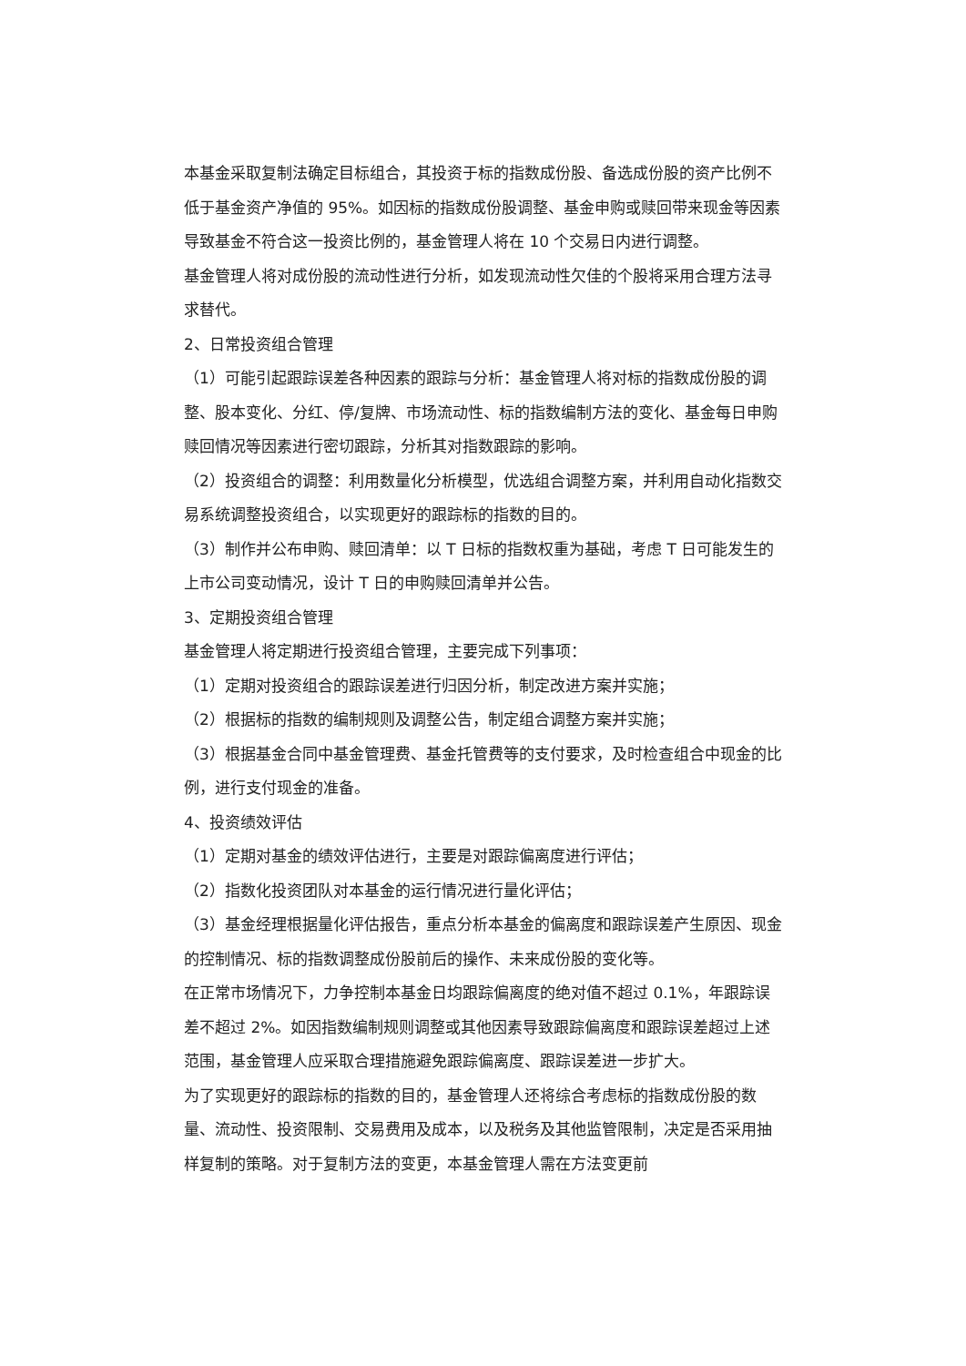本基金采取复制法确定目标组合，其投资于标的指数成份股、备选成份股的资产比例不低于基金资产净值的 95%。如因标的指数成份股调整、基金申购或赎回带来现金等因素导致基金不符合这一投资比例的，基金管理人将在 10 个交易日内进行调整。
基金管理人将对成份股的流动性进行分析，如发现流动性欠佳的个股将采用合理方法寻求替代。
2、日常投资组合管理
（1）可能引起跟踪误差各种因素的跟踪与分析：基金管理人将对标的指数成份股的调整、股本变化、分红、停/复牌、市场流动性、标的指数编制方法的变化、基金每日申购赎回情况等因素进行密切跟踪，分析其对指数跟踪的影响。
（2）投资组合的调整：利用数量化分析模型，优选组合调整方案，并利用自动化指数交易系统调整投资组合，以实现更好的跟踪标的指数的目的。
（3）制作并公布申购、赎回清单：以 T 日标的指数权重为基础，考虑 T 日可能发生的上市公司变动情况，设计 T 日的申购赎回清单并公告。
3、定期投资组合管理
基金管理人将定期进行投资组合管理，主要完成下列事项：
（1）定期对投资组合的跟踪误差进行归因分析，制定改进方案并实施；
（2）根据标的指数的编制规则及调整公告，制定组合调整方案并实施；
（3）根据基金合同中基金管理费、基金托管费等的支付要求，及时检查组合中现金的比例，进行支付现金的准备。
4、投资绩效评估
（1）定期对基金的绩效评估进行，主要是对跟踪偏离度进行评估；
（2）指数化投资团队对本基金的运行情况进行量化评估；
（3）基金经理根据量化评估报告，重点分析本基金的偏离度和跟踪误差产生原因、现金的控制情况、标的指数调整成份股前后的操作、未来成份股的变化等。
在正常市场情况下，力争控制本基金日均跟踪偏离度的绝对值不超过 0.1%，年跟踪误差不超过 2%。如因指数编制规则调整或其他因素导致跟踪偏离度和跟踪误差超过上述范围，基金管理人应采取合理措施避免跟踪偏离度、跟踪误差进一步扩大。
为了实现更好的跟踪标的指数的目的，基金管理人还将综合考虑标的指数成份股的数量、流动性、投资限制、交易费用及成本，以及税务及其他监管限制，决定是否采用抽样复制的策略。对于复制方法的变更，本基金管理人需在方法变更前